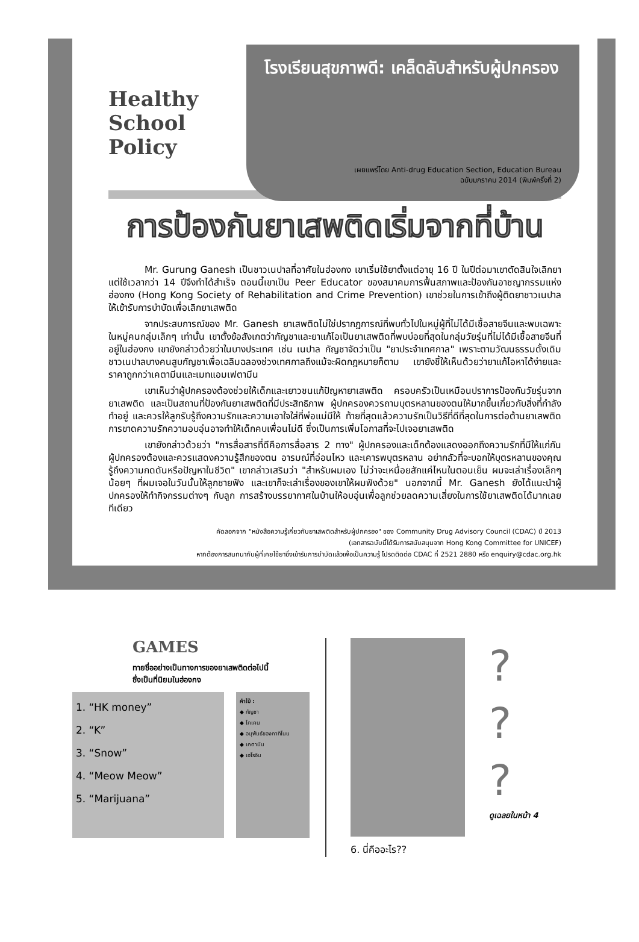Healthy School Policy
โรงเรียนสุขภาพดี: เคล็ดลับสำหรับผู้ปกครอง
เผยแพร่โดย Anti-drug Education Section, Education Bureau
ฉบับมกราคม 2014 (พิมพ์ครั้งที่ 2)
การป้องกันยาเสพติดเริ่มจากที่บ้าน
Mr. Gurung Ganesh เป็นชาวเนปาลที่อาศัยในฮ่องกง เขาเริ่มใช้ยาตั้งแต่อายุ 16 ปี ในปีต่อมาเขาตัดสินใจเลิกยาแต่ใช้เวลากว่า 14 ปีจึงทำได้สำเร็จ ตอนนี้เขาเป็น Peer Educator ของสมาคมการฟื้นสภาพและป้องกันอาชญากรรมแห่งฮ่องกง (Hong Kong Society of Rehabilitation and Crime Prevention) เขาช่วยในการเข้าถึงผู้ติดยาชาวเนปาลให้เข้ารับการบำบัดเพื่อเลิกยาเสพติด
จากประสบการณ์ของ Mr. Ganesh ยาเสพติดไม่ใช่ปรากฏการณ์ที่พบทั่วไปในหมู่ผู้ที่ไม่ได้มีเชื้อสายจีนและพบเฉพาะในหมู่คนกลุ่มเล็กๆ เท่านั้น เขาตั้งข้อสังเกตว่ากัญชาและยาแก้ไอเป็นยาเสพติดที่พบบ่อยที่สุดในกลุ่มวัยรุ่นที่ไม่ได้มีเชื้อสายจีนที่อยู่ในฮ่องกง เขายังกล่าวด้วยว่าในบางประเทศ เช่น เนปาล กัญชาจัดว่าเป็น "ยาประจำเทศกาล" เพราะตามวัฒนธรรมดั้งเดิม ชาวเนปาลบางคนสูบกัญชาเพื่อเฉลิมฉลองช่วงเทศกาลถึงแม้จะผิดกฎหมายก็ตาม เขายังชี้ให้เห็นด้วยว่ายาแก้ไอหาได้ง่ายและราคาถูกกว่าเคตามีนและเมทแอมเฟตามีน
เขาเห็นว่าผู้ปกครองต้องช่วยให้เด็กและเยาวชนแก้ปัญหายาเสพติด ครอบครัวเป็นเหมือนปราการป้องกันวัยรุ่นจากยาเสพติด และเป็นสถานที่ป้องกันยาเสพติดที่มีประสิทธิภาพ ผู้ปกครองควรถามบุตรหลานของตนให้มากขึ้นเกี่ยวกับสิ่งที่กำลังทำอยู่ และควรให้ลูกรับรู้ถึงความรักและความเอาใจใส่ที่พ่อแม่มีให้ ท้ายที่สุดแล้วความรักเป็นวิธีที่ดีที่สุดในการต่อต้านยาเสพติด การขาดความรักความอบอุ่นอาจทำให้เด็กคบเพื่อนไม่ดี ซึ่งเป็นการเพิ่มโอกาสที่จะไปเจอยาเสพติด
เขายังกล่าวด้วยว่า "การสื่อสารที่ดีคือการสื่อสาร 2 ทาง" ผู้ปกครองและเด็กต้องแสดงออกถึงความรักที่มีให้แก่กัน ผู้ปกครองต้องและควรแสดงความรู้สึกของตน อารมณ์ที่อ่อนไหว และเคารพบุตรหลาน อย่ากลัวที่จะบอกให้บุตรหลานของคุณรู้ถึงความกดดันหรือปัญหาในชีวิต" เขากล่าวเสริมว่า "สำหรับผมเอง ไม่ว่าจะเหนื่อยสักแค่ไหนในตอนเย็น ผมจะเล่าเรื่องเล็กๆ น้อยๆ ที่ผมเจอในวันนั้นให้ลูกชายฟัง และเขาก็จะเล่าเรื่องของเขาให้ผมฟังด้วย" นอกจากนี้ Mr. Ganesh ยังได้แนะนำผู้ปกครองให้ทำกิจกรรมต่างๆ กับลูก การสร้างบรรยากาศในบ้านให้อบอุ่นเพื่อลูกช่วยลดความเสี่ยงในการใช้ยาเสพติดได้มากเลยทีเดียว
คัดลอกจาก "หนังสือความรู้เกี่ยวกับยาเสพติดสำหรับผู้ปกครอง" ของ Community Drug Advisory Council (CDAC) ปี 2013
(เอกสารฉบับนี้ได้รับการสนับสนุนจาก Hong Kong Committee for UNICEF)
หากต้องการสนทนากับผู้ที่เคยใช้ยาซึ่งเข้ารับการบำบัดแล้วเพื่อเป็นความรู้ โปรดติดต่อ CDAC ที่ 2521 2880 หรือ enquiry@cdac.org.hk
GAMES
ทายชื่ออย่างเป็นทางการของยาเสพติดต่อไปนี้
ซึ่งเป็นที่นิยมในฮ่องกง
1. “HK money”
2. “K”
3. “Snow”
4. “Meow Meow”
5. “Marijuana”
คำใบ้ :
◆ กัญชา
◆ โคเคน
◆ อนุพันธ์ของคาทิโนน
◆ เคตามีน
◆ เฮโรอีน
6. นี่คืออะไร??
?
?
?
ดูเฉลยในหน้า 4